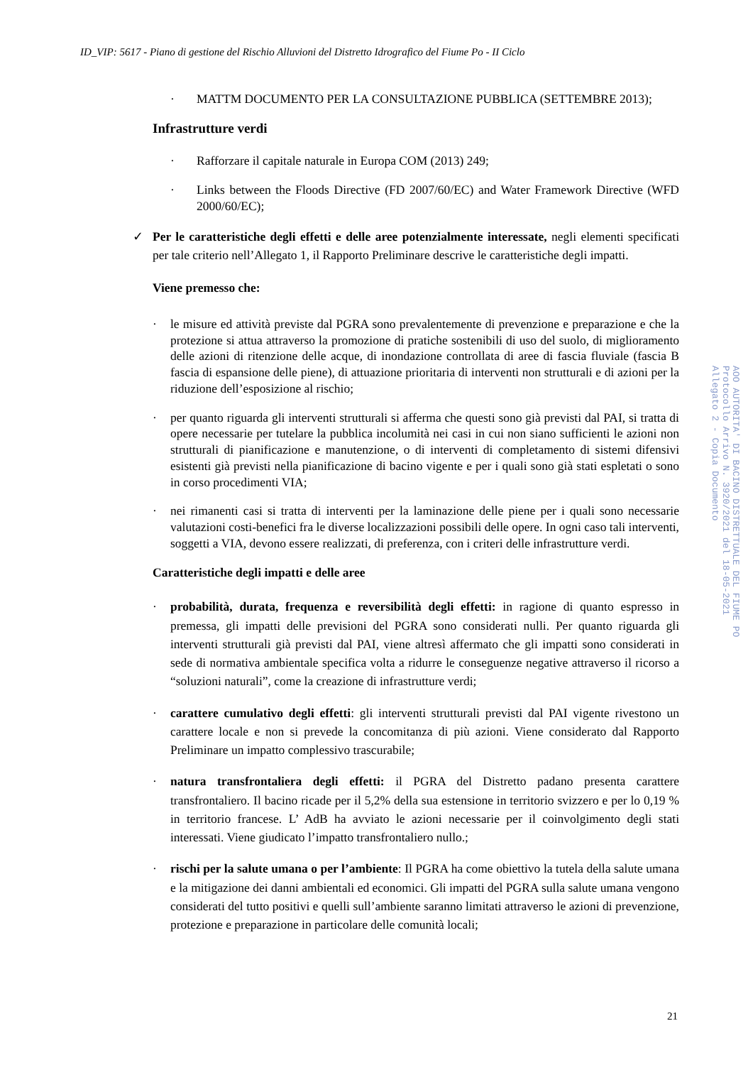ID_VIP: 5617 - Piano di gestione del Rischio Alluvioni del Distretto Idrografico del Fiume Po - II Ciclo
· MATTM DOCUMENTO PER LA CONSULTAZIONE PUBBLICA (SETTEMBRE 2013);
Infrastrutture verdi
· Rafforzare il capitale naturale in Europa COM (2013) 249;
· Links between the Floods Directive (FD 2007/60/EC) and Water Framework Directive (WFD 2000/60/EC);
✓ Per le caratteristiche degli effetti e delle aree potenzialmente interessate, negli elementi specificati per tale criterio nell’Allegato 1, il Rapporto Preliminare descrive le caratteristiche degli impatti.
Viene premesso che:
· le misure ed attività previste dal PGRA sono prevalentemente di prevenzione e preparazione e che la protezione si attua attraverso la promozione di pratiche sostenibili di uso del suolo, di miglioramento delle azioni di ritenzione delle acque, di inondazione controllata di aree di fascia fluviale (fascia B fascia di espansione delle piene), di attuazione prioritaria di interventi non strutturali e di azioni per la riduzione dell’esposizione al rischio;
· per quanto riguarda gli interventi strutturali si afferma che questi sono già previsti dal PAI, si tratta di opere necessarie per tutelare la pubblica incolumità nei casi in cui non siano sufficienti le azioni non strutturali di pianificazione e manutenzione, o di interventi di completamento di sistemi difensivi esistenti già previsti nella pianificazione di bacino vigente e per i quali sono già stati espletati o sono in corso procedimenti VIA;
· nei rimanenti casi si tratta di interventi per la laminazione delle piene per i quali sono necessarie valutazioni costi-benefici fra le diverse localizzazioni possibili delle opere. In ogni caso tali interventi, soggetti a VIA, devono essere realizzati, di preferenza, con i criteri delle infrastrutture verdi.
Caratteristiche degli impatti e delle aree
· probabilità, durata, frequenza e reversibilità degli effetti: in ragione di quanto espresso in premessa, gli impatti delle previsioni del PGRA sono considerati nulli. Per quanto riguarda gli interventi strutturali già previsti dal PAI, viene altresì affermato che gli impatti sono considerati in sede di normativa ambientale specifica volta a ridurre le conseguenze negative attraverso il ricorso a “soluzioni naturali”, come la creazione di infrastrutture verdi;
· carattere cumulativo degli effetti: gli interventi strutturali previsti dal PAI vigente rivestono un carattere locale e non si prevede la concomitanza di più azioni. Viene considerato dal Rapporto Preliminare un impatto complessivo trascurabile;
· natura transfrontaliera degli effetti: il PGRA del Distretto padano presenta carattere transfrontaliero. Il bacino ricade per il 5,2% della sua estensione in territorio svizzero e per lo 0,19 % in territorio francese. L’ AdB ha avviato le azioni necessarie per il coinvolgimento degli stati interessati. Viene giudicato l’impatto transfrontaliero nullo.;
· rischi per la salute umana o per l’ambiente: Il PGRA ha come obiettivo la tutela della salute umana e la mitigazione dei danni ambientali ed economici. Gli impatti del PGRA sulla salute umana vengono considerati del tutto positivi e quelli sull’ambiente saranno limitati attraverso le azioni di prevenzione, protezione e preparazione in particolare delle comunità locali;
21
AOO AUTORITA' DI BACINO DISTRETTUALE DEL FIUME PO
Protocollo Arrivo N. 3920/2021 del 18-05-2021
Allegato 2 - Copia Documento